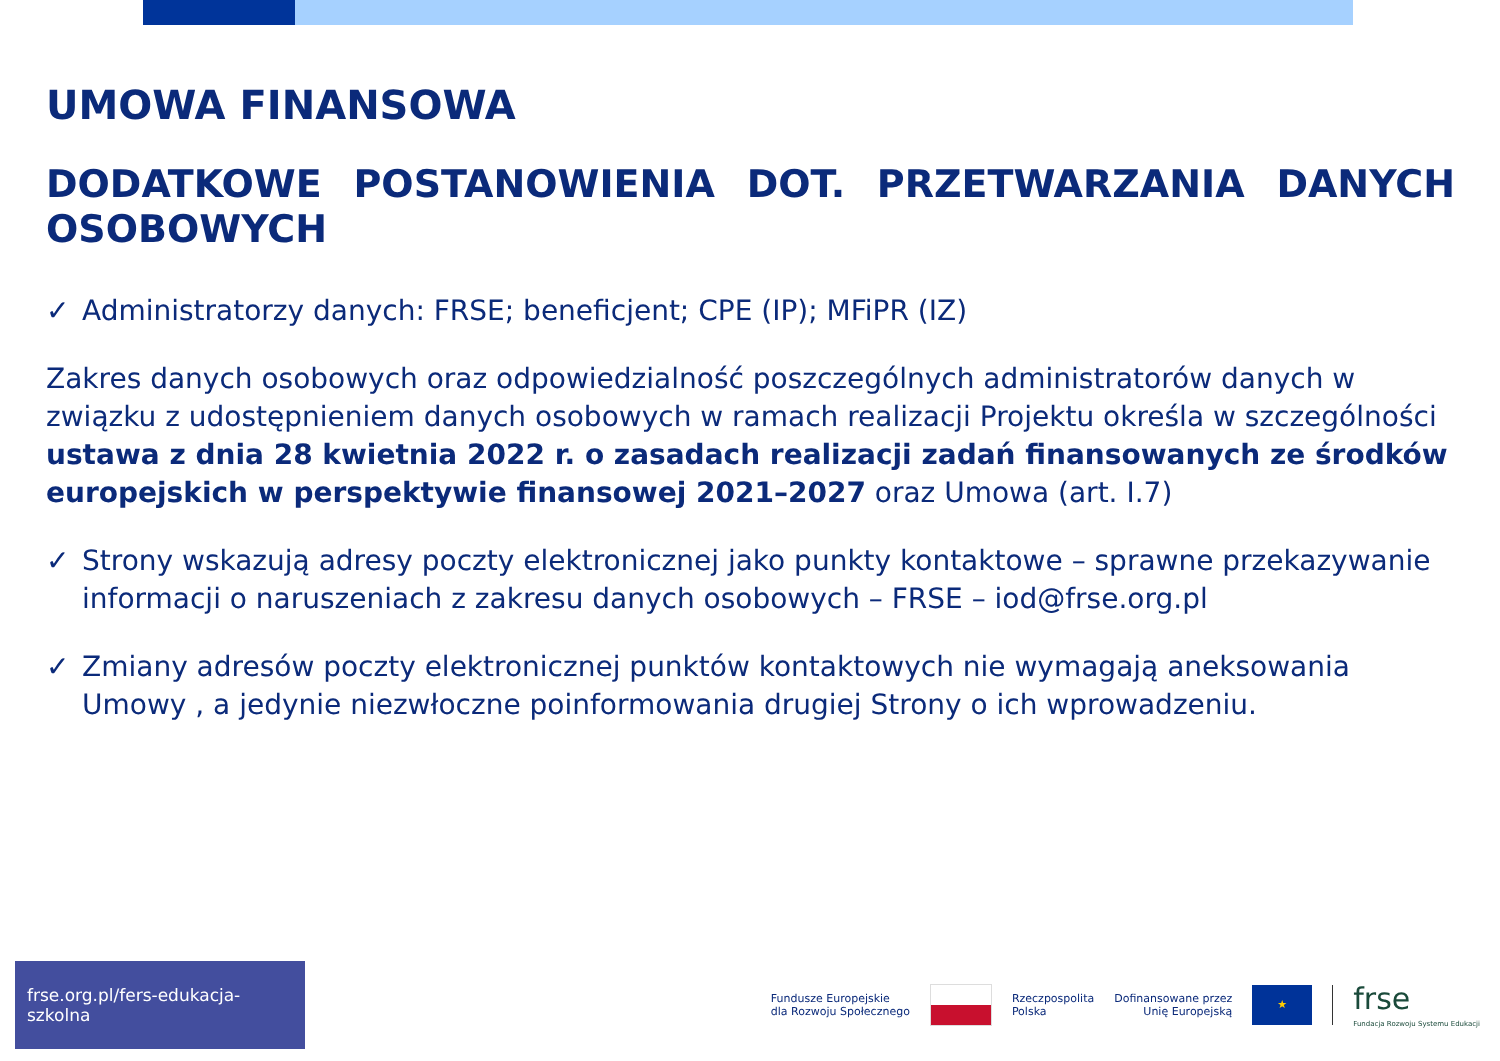UMOWA FINANSOWA
DODATKOWE POSTANOWIENIA DOT. PRZETWARZANIA DANYCH OSOBOWYCH
✓ Administratorzy danych: FRSE; beneficjent; CPE (IP); MFiPR (IZ)
Zakres danych osobowych oraz odpowiedzialność poszczególnych administratorów danych w związku z udostępnieniem danych osobowych w ramach realizacji Projektu określa w szczególności ustawa z dnia 28 kwietnia 2022 r. o zasadach realizacji zadań finansowanych ze środków europejskich w perspektywie finansowej 2021–2027 oraz Umowa (art. I.7)
✓ Strony wskazują adresy poczty elektronicznej jako punkty kontaktowe – sprawne przekazywanie informacji o naruszeniach z zakresu danych osobowych – FRSE – iod@frse.org.pl
✓ Zmiany adresów poczty elektronicznej punktów kontaktowych nie wymagają aneksowania Umowy , a jedynie niezwłoczne poinformowania drugiej Strony o ich wprowadzeniu.
frse.org.pl/fers-edukacja-szkolna
Fundusze Europejskie
dla Rozwoju Społecznego
Rzeczpospolita
Polska
Dofinansowane przez
Unię Europejską
★
frse
Fundacja Rozwoju Systemu Edukacji